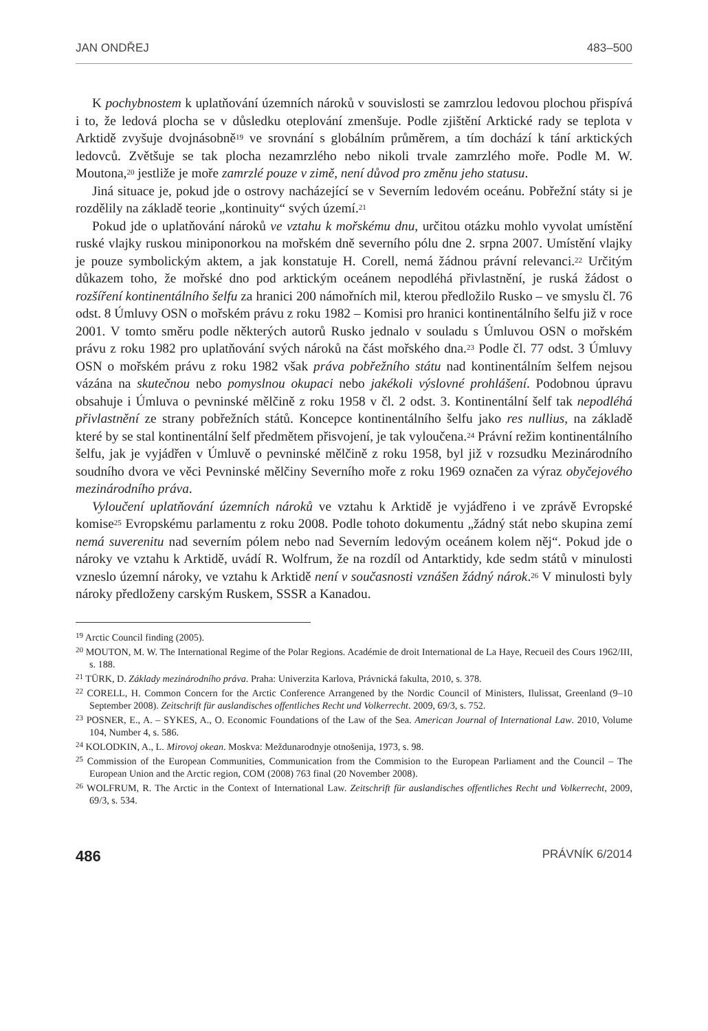JAN ONDŘEJ 483–500
K pochybnostem k uplatňování územních nároků v souvislosti se zamrzlou ledovou plochou přispívá i to, že ledová plocha se v důsledku oteplování zmenšuje. Podle zjištění Arktické rady se teplota v Arktidě zvyšuje dvojnásobně<sup>19</sup> ve srovnání s globálním průměrem, a tím dochází k tání arktických ledovců. Zvětšuje se tak plocha nezamrzlého nebo nikoli trvale zamrzlého moře. Podle M. W. Moutona,<sup>20</sup> jestliže je moře zamrzlé pouze v zimě, není důvod pro změnu jeho statusu.
Jiná situace je, pokud jde o ostrovy nacházející se v Severním ledovém oceánu. Pobřežní státy si je rozdělily na základě teorie „kontinuity“ svých území.<sup>21</sup>
Pokud jde o uplatňování nároků ve vztahu k mořskému dnu, určitou otázku mohlo vyvolat umístění ruské vlajky ruskou miniponorkou na mořském dně severního pólu dne 2. srpna 2007. Umístění vlajky je pouze symbolickým aktem, a jak konstatuje H. Corell, nemá žádnou právní relevanci.<sup>22</sup> Určitým důkazem toho, že mořské dno pod arktickým oceánem nepodléhá přivlastnění, je ruská žádost o rozšíření kontinentálního šelfu za hranici 200 námořních mil, kterou předložilo Rusko – ve smyslu čl. 76 odst. 8 Úmluvy OSN o mořském právu z roku 1982 – Komisi pro hranici kontinentálního šelfu již v roce 2001. V tomto směru podle některých autorů Rusko jednalo v souladu s Úmluvou OSN o mořském právu z roku 1982 pro uplatňování svých nároků na část mořského dna.<sup>23</sup> Podle čl. 77 odst. 3 Úmluvy OSN o mořském právu z roku 1982 však práva pobřežního státu nad kontinentálním šelfem nejsou vázána na skutečnou nebo pomyslnou okupaci nebo jakékoli výslovné prohlášení. Podobnou úpravu obsahuje i Úmluva o pevninské mělčině z roku 1958 v čl. 2 odst. 3. Kontinentální šelf tak nepodléhá přivlastnění ze strany pobřežních států. Koncepce kontinentálního šelfu jako res nullius, na základě které by se stal kontinentální šelf předmětem přisvojení, je tak vyloučena.<sup>24</sup> Právní režim kontinentálního šelfu, jak je vyjádřen v Úmluvě o pevninské mělčině z roku 1958, byl již v rozsudku Mezinárodního soudního dvora ve věci Pevninské mělčiny Severního moře z roku 1969 označen za výraz obyčejového mezinárodního práva.
Vyloučení uplatňování územních nároků ve vztahu k Arktidě je vyjádřeno i ve zprávě Evropské komise<sup>25</sup> Evropskému parlamentu z roku 2008. Podle tohoto dokumentu „žádný stát nebo skupina zemí nemá suverenitu nad severním pólem nebo nad Severním ledovým oceánem kolem něj“. Pokud jde o nároky ve vztahu k Arktidě, uvádí R. Wolfrum, že na rozdíl od Antarktidy, kde sedm států v minulosti vzneslo územní nároky, ve vztahu k Arktidě není v současnosti vznášen žádný nárok.<sup>26</sup> V minulosti byly nároky předloženy carským Ruskem, SSSR a Kanadou.
<sup>19</sup> Arctic Council finding (2005).
<sup>20</sup> MOUTON, M. W. The International Regime of the Polar Regions. Académie de droit International de La Haye, Recueil des Cours 1962/III, s. 188.
<sup>21</sup> TÜRK, D. Základy mezinárodního práva. Praha: Univerzita Karlova, Právnická fakulta, 2010, s. 378.
<sup>22</sup> CORELL, H. Common Concern for the Arctic Conference Arrangened by the Nordic Council of Ministers, Ilulissat, Greenland (9–10 September 2008). Zeitschrift für auslandisches offentliches Recht und Volkerrecht. 2009, 69/3, s. 752.
<sup>23</sup> POSNER, E., A. – SYKES, A., O. Economic Foundations of the Law of the Sea. American Journal of International Law. 2010, Volume 104, Number 4, s. 586.
<sup>24</sup> KOLODKIN, A., L. Mirovoj okean. Moskva: Meždunarodnyje otnošenija, 1973, s. 98.
<sup>25</sup> Commission of the European Communities, Communication from the Commision to the European Parliament and the Council – The European Union and the Arctic region, COM (2008) 763 final (20 November 2008).
<sup>26</sup> WOLFRUM, R. The Arctic in the Context of International Law. Zeitschrift für auslandisches offentliches Recht und Volkerrecht, 2009, 69/3, s. 534.
486 PRÁVNÍK 6/2014